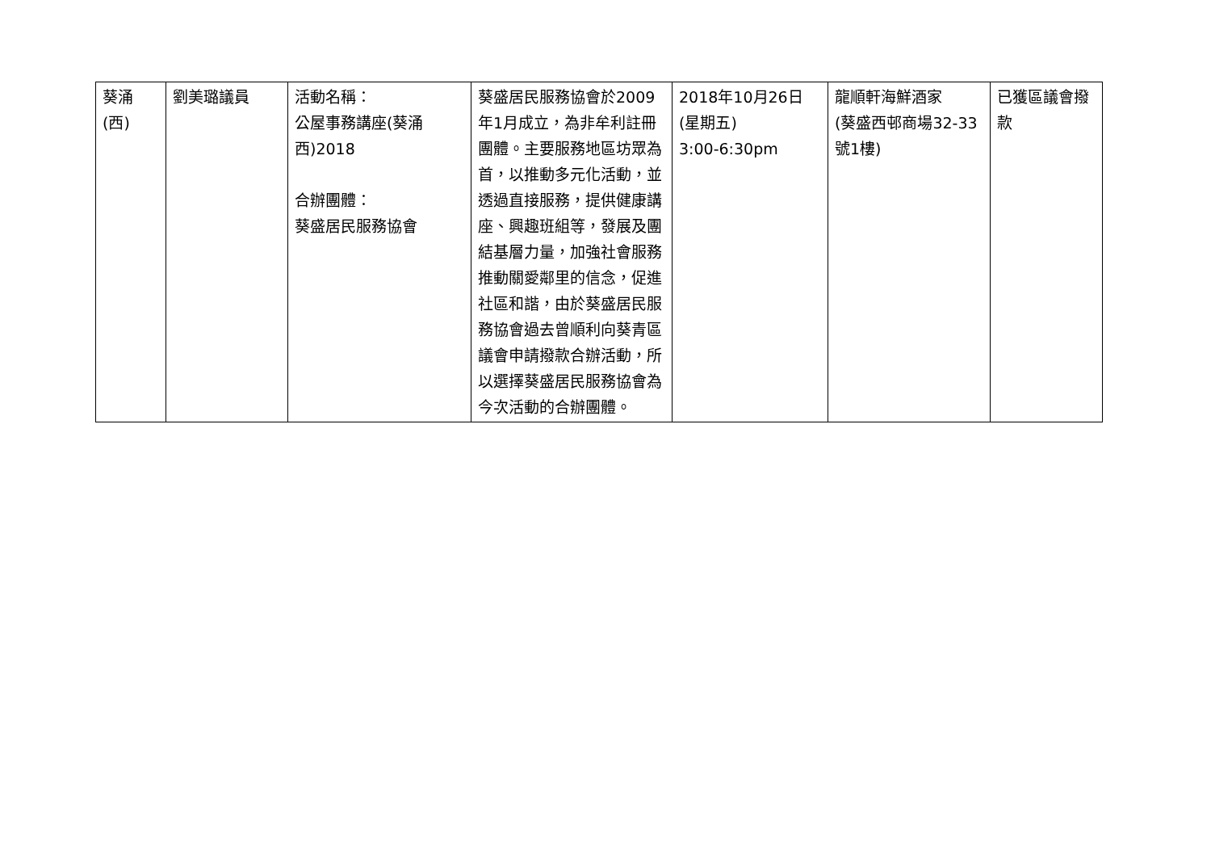| 葵涌 (西) | 劉美璐議員 | 活動名稱： 公屋事務講座(葵涌西)2018 合辦團體： 葵盛居民服務協會 | 葵盛居民服務協會於2009年1月成立，為非牟利註冊團體。主要服務地區坊眾為首，以推動多元化活動，並透過直接服務，提供健康講座、興趣班組等，發展及團結基層力量，加強社會服務推動關愛鄰里的信念，促進社區和諧，由於葵盛居民服務協會過去曾順利向葵青區議會申請撥款合辦活動，所以選擇葵盛居民服務協會為今次活動的合辦團體。 | 2018年10月26日 (星期五) 3:00-6:30pm | 龍順軒海鮮酒家 (葵盛西邨商場32-33號1樓) | 已獲區議會撥款 |